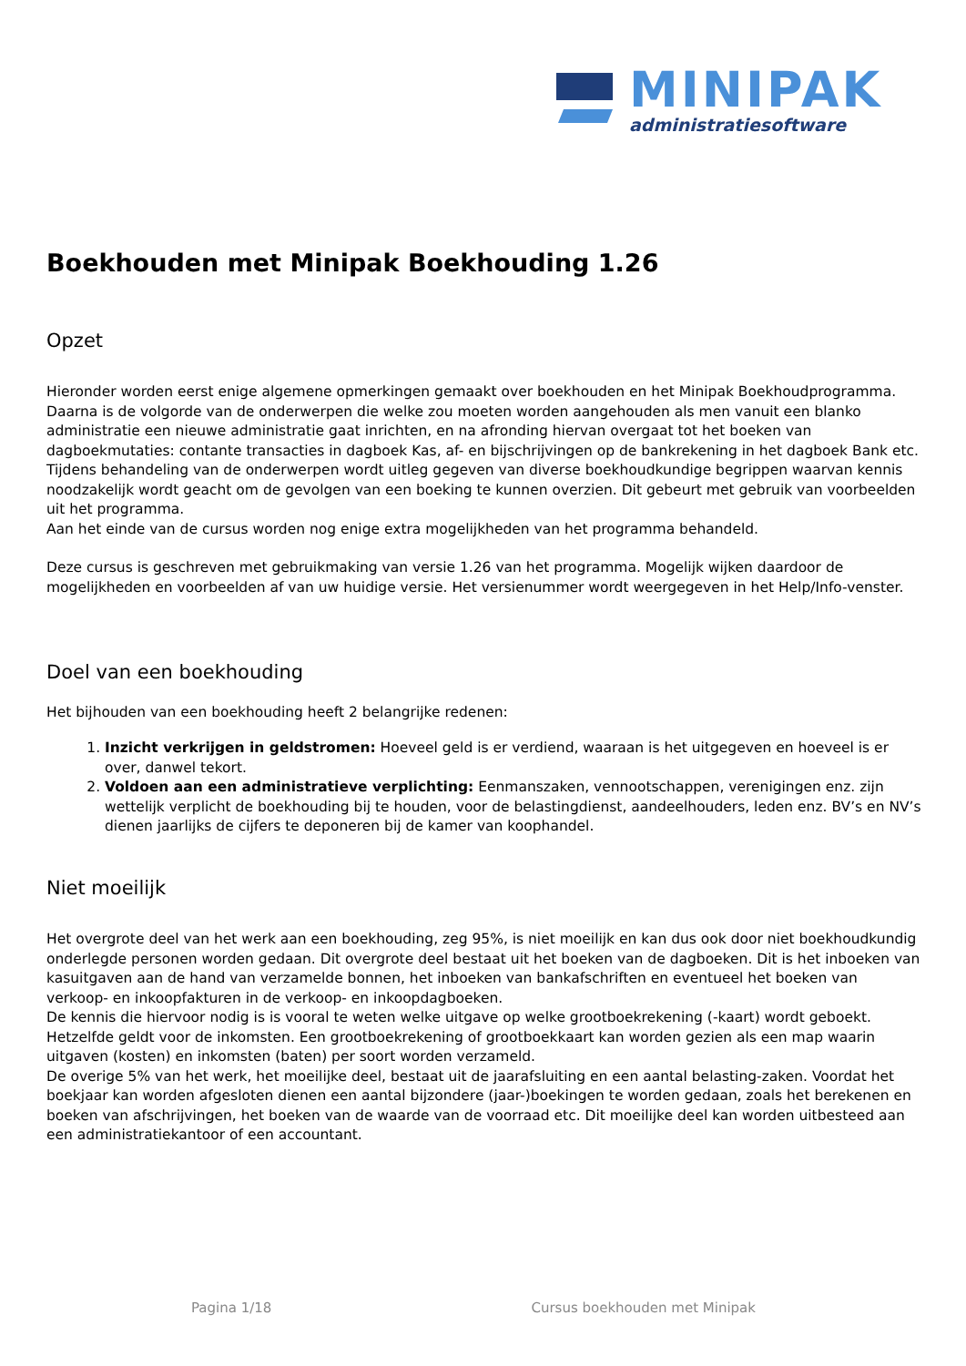MINIPAK
administratiesoftware
Boekhouden met Minipak Boekhouding 1.26
Opzet
Hieronder worden eerst enige algemene opmerkingen gemaakt over boekhouden en het Minipak Boekhoudprogramma.
Daarna is de volgorde van de onderwerpen die welke zou moeten worden aangehouden als men vanuit een blanko administratie een nieuwe administratie gaat inrichten, en na afronding hiervan overgaat tot het boeken van dagboekmutaties: contante transacties in dagboek Kas, af- en bijschrijvingen op de bankrekening in het dagboek Bank etc. Tijdens behandeling van de onderwerpen wordt uitleg gegeven van diverse boekhoudkundige begrippen waarvan kennis noodzakelijk wordt geacht om de gevolgen van een boeking te kunnen overzien. Dit gebeurt met gebruik van voorbeelden uit het programma.
Aan het einde van de cursus worden nog enige extra mogelijkheden van het programma behandeld.
Deze cursus is geschreven met gebruikmaking van versie 1.26 van het programma. Mogelijk wijken daardoor de mogelijkheden en voorbeelden af van uw huidige versie. Het versienummer wordt weergegeven in het Help/Info-venster.
Doel van een boekhouding
Het bijhouden van een boekhouding heeft 2 belangrijke redenen:
1. Inzicht verkrijgen in geldstromen: Hoeveel geld is er verdiend, waaraan is het uitgegeven en hoeveel is er over, danwel tekort.
2. Voldoen aan een administratieve verplichting: Eenmanszaken, vennootschappen, verenigingen enz. zijn wettelijk verplicht de boekhouding bij te houden, voor de belastingdienst, aandeelhouders, leden enz. BV’s en NV’s dienen jaarlijks de cijfers te deponeren bij de kamer van koophandel.
Niet moeilijk
Het overgrote deel van het werk aan een boekhouding, zeg 95%, is niet moeilijk en kan dus ook door niet boekhoudkundig onderlegde personen worden gedaan. Dit overgrote deel bestaat uit het boeken van de dagboeken. Dit is het inboeken van kasuitgaven aan de hand van verzamelde bonnen, het inboeken van bankafschriften en eventueel het boeken van verkoop- en inkoopfakturen in de verkoop- en inkoopdagboeken.
De kennis die hiervoor nodig is is vooral te weten welke uitgave op welke grootboekrekening (-kaart) wordt geboekt. Hetzelfde geldt voor de inkomsten. Een grootboekrekening of grootboekkaart kan worden gezien als een map waarin uitgaven (kosten) en inkomsten (baten) per soort worden verzameld.
De overige 5% van het werk, het moeilijke deel, bestaat uit de jaarafsluiting en een aantal belasting-zaken. Voordat het boekjaar kan worden afgesloten dienen een aantal bijzondere (jaar-)boekingen te worden gedaan, zoals het berekenen en boeken van afschrijvingen, het boeken van de waarde van de voorraad etc. Dit moeilijke deel kan worden uitbesteed aan een administratiekantoor of een accountant.
Pagina 1/18 Cursus boekhouden met Minipak